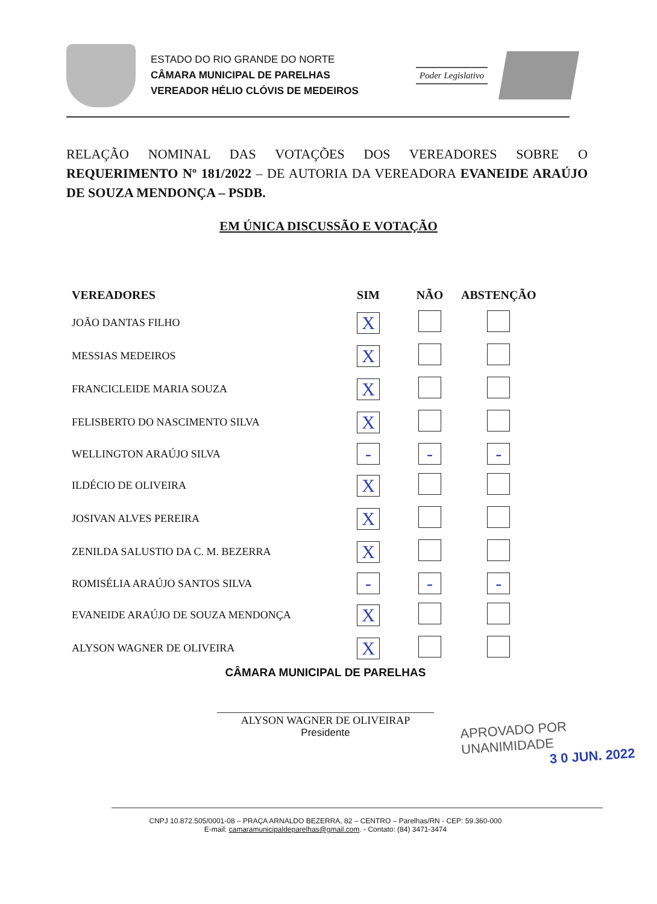ESTADO DO RIO GRANDE DO NORTE
CÂMARA MUNICIPAL DE PARELHAS
VEREADOR HÉLIO CLÓVIS DE MEDEIROS
Poder Legislativo
RELAÇÃO NOMINAL DAS VOTAÇÕES DOS VEREADORES SOBRE O REQUERIMENTO Nº 181/2022 – DE AUTORIA DA VEREADORA EVANEIDE ARAÚJO DE SOUZA MENDONÇA – PSDB.
EM ÚNICA DISCUSSÃO E VOTAÇÃO
| VEREADORES | SIM | NÃO | ABSTENÇÃO |
| --- | --- | --- | --- |
| JOÃO DANTAS FILHO | X | | |
| MESSIAS MEDEIROS | X | | |
| FRANCICLEIDE MARIA SOUZA | X | | |
| FELISBERTO DO NASCIMENTO SILVA | X | | |
| WELLINGTON ARAÚJO SILVA | - | - | - |
| ILDÉCIO DE OLIVEIRA | X | | |
| JOSIVAN ALVES PEREIRA | X | | |
| ZENILDA SALUSTIO DA C. M. BEZERRA | X | | |
| ROMISÉLIA ARAÚJO SANTOS SILVA | - | - | - |
| EVANEIDE ARAÚJO DE SOUZA MENDONÇA | X | | |
| ALYSON WAGNER DE OLIVEIRA | X | | |
CÂMARA MUNICIPAL DE PARELHAS
ALYSON WAGNER DE OLIVEIRAP
Presidente
APROVADO POR UNANIMIDADE
3 0 JUN. 2022
CNPJ 10.872.505/0001-08 – PRAÇA ARNALDO BEZERRA, 82 – CENTRO – Parelhas/RN - CEP: 59.360-000
E-mail: camaramunicipaldeparelhas@gmail.com. - Contato: (84) 3471-3474